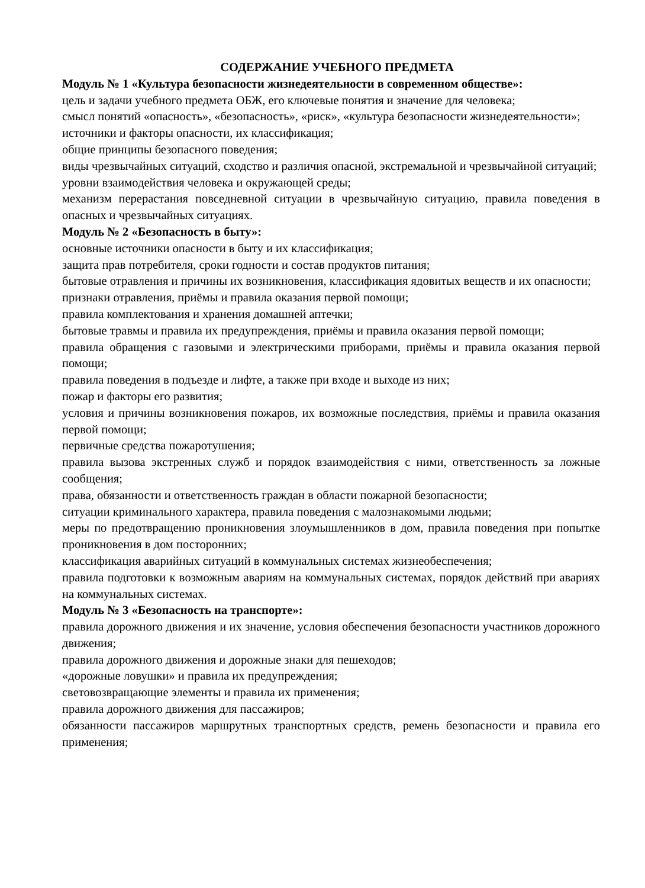СОДЕРЖАНИЕ УЧЕБНОГО ПРЕДМЕТА
Модуль № 1 «Культура безопасности жизнедеятельности в современном обществе»:
цель и задачи учебного предмета ОБЖ, его ключевые понятия и значение для человека;
смысл понятий «опасность», «безопасность», «риск», «культура безопасности жизнедеятельности»;
источники и факторы опасности, их классификация;
общие принципы безопасного поведения;
виды чрезвычайных ситуаций, сходство и различия опасной, экстремальной и чрезвычайной ситуаций;
уровни взаимодействия человека и окружающей среды;
механизм перерастания повседневной ситуации в чрезвычайную ситуацию, правила поведения в опасных и чрезвычайных ситуациях.
Модуль № 2 «Безопасность в быту»:
основные источники опасности в быту и их классификация;
защита прав потребителя, сроки годности и состав продуктов питания;
бытовые отравления и причины их возникновения, классификация ядовитых веществ и их опасности;
признаки отравления, приёмы и правила оказания первой помощи;
правила комплектования и хранения домашней аптечки;
бытовые травмы и правила их предупреждения, приёмы и правила оказания первой помощи;
правила обращения с газовыми и электрическими приборами, приёмы и правила оказания первой помощи;
правила поведения в подъезде и лифте, а также при входе и выходе из них;
пожар и факторы его развития;
условия и причины возникновения пожаров, их возможные последствия, приёмы и правила оказания первой помощи;
первичные средства пожаротушения;
правила вызова экстренных служб и порядок взаимодействия с ними, ответственность за ложные сообщения;
права, обязанности и ответственность граждан в области пожарной безопасности;
ситуации криминального характера, правила поведения с малознакомыми людьми;
меры по предотвращению проникновения злоумышленников в дом, правила поведения при попытке проникновения в дом посторонних;
классификация аварийных ситуаций в коммунальных системах жизнеобеспечения;
правила подготовки к возможным авариям на коммунальных системах, порядок действий при авариях на коммунальных системах.
Модуль № 3 «Безопасность на транспорте»:
правила дорожного движения и их значение, условия обеспечения безопасности участников дорожного движения;
правила дорожного движения и дорожные знаки для пешеходов;
«дорожные ловушки» и правила их предупреждения;
световозвращающие элементы и правила их применения;
правила дорожного движения для пассажиров;
обязанности пассажиров маршрутных транспортных средств, ремень безопасности и правила его применения;